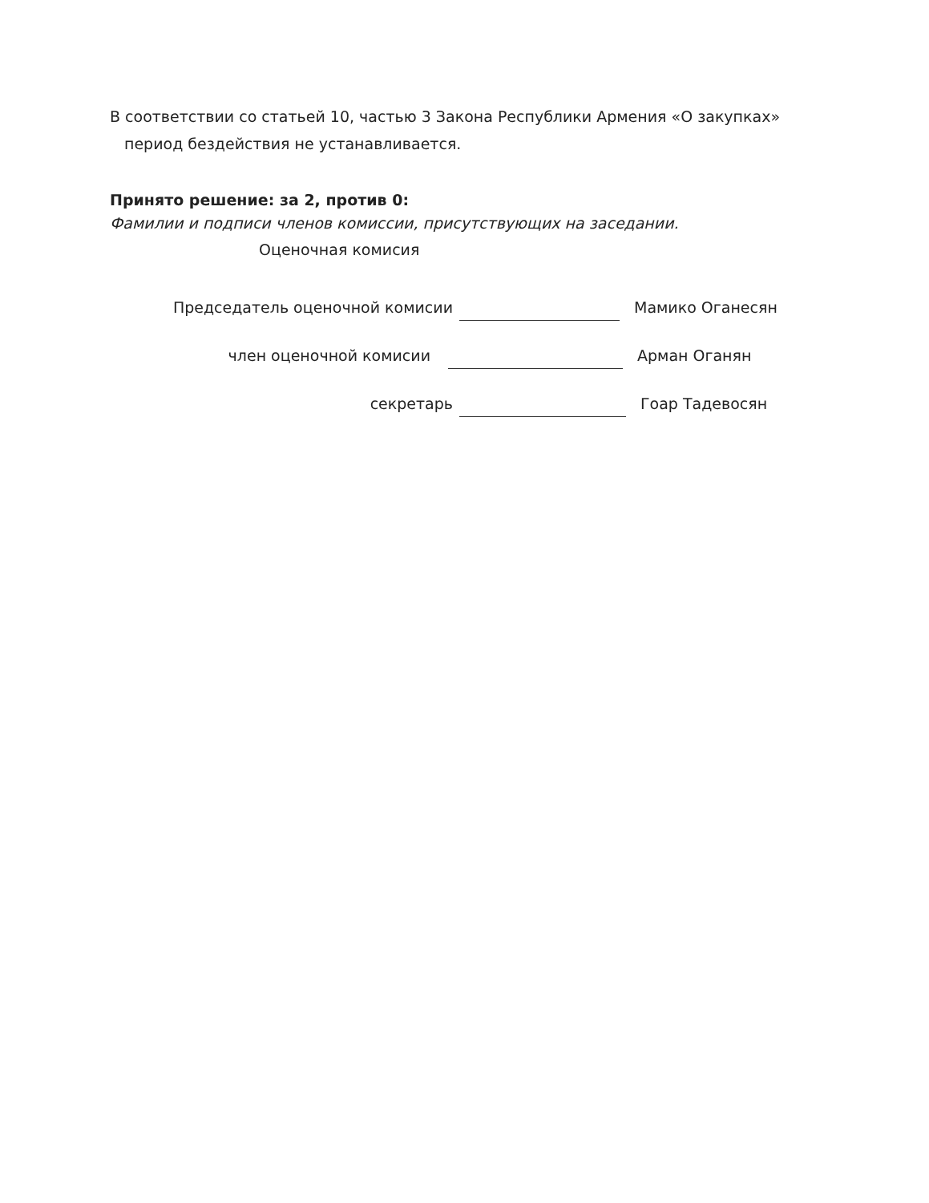В соответствии со статьей 10, частью 3 Закона Республики Армения «О закупках»
период бездействия не устанавливается.
Принято решение: за 2, против 0:
Фамилии и подписи членов комиссии, присутствующих на заседании.
Оценочная комисия
Председатель оценочной комисии Мамико Оганесян
член оценочной комисии Арман Оганян
секретарь Гоар Тадевосян